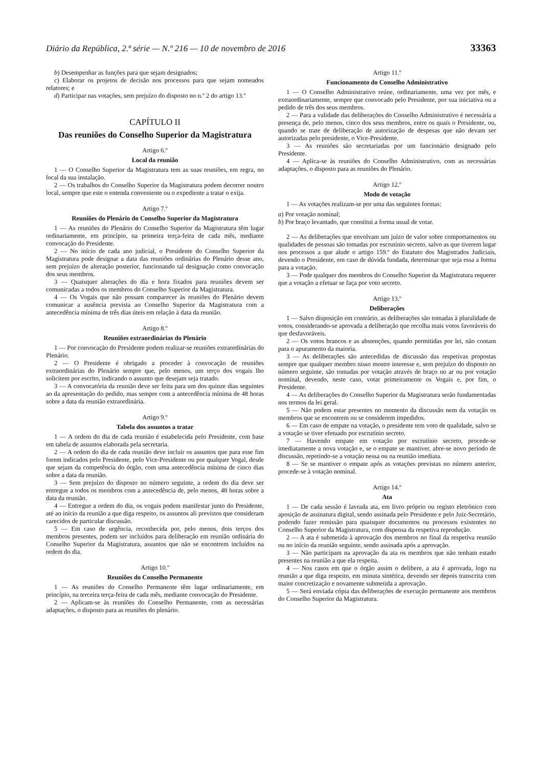Diário da República, 2.ª série — N.º 216 — 10 de novembro de 2016 33363
b) Desempenhar as funções para que sejam designados;
c) Elaborar os projetos de decisão nos processos para que sejam nomeados relatores; e
d) Participar nas votações, sem prejuízo do disposto no n.º 2 do artigo 13.º
CAPÍTULO II
Das reuniões do Conselho Superior da Magistratura
Artigo 6.º
Local da reunião
1 — O Conselho Superior da Magistratura tem as suas reuniões, em regra, no local da sua instalação.
2 — Os trabalhos do Conselho Superior da Magistratura podem decorrer noutro local, sempre que este o entenda conveniente ou o expediente a tratar o exija.
Artigo 7.º
Reuniões do Plenário do Conselho Superior da Magistratura
1 — As reuniões do Plenário do Conselho Superior da Magistratura têm lugar ordinariamente, em princípio, na primeira terça-feira de cada mês, mediante convocação do Presidente.
2 — No início de cada ano judicial, o Presidente do Conselho Superior da Magistratura pode designar a data das reuniões ordinárias do Plenário desse ano, sem prejuízo de alteração posterior, funcionando tal designação como convocação dos seus membros.
3 — Quaisquer alterações do dia e hora fixados para reuniões devem ser comunicadas a todos os membros do Conselho Superior da Magistratura.
4 — Os Vogais que não possam comparecer às reuniões do Plenário devem comunicar a ausência prevista ao Conselho Superior da Magistratura com a antecedência mínima de três dias úteis em relação à data da reunião.
Artigo 8.º
Reuniões extraordinárias do Plenário
1 — Por convocação do Presidente podem realizar-se reuniões extraordinárias do Plenário.
2 — O Presidente é obrigado a proceder à convocação de reuniões extraordinárias do Plenário sempre que, pelo menos, um terço dos vogais lho solicitem por escrito, indicando o assunto que desejam seja tratado.
3 — A convocatória da reunião deve ser feita para um dos quinze dias seguintes ao da apresentação do pedido, mas sempre com a antecedência mínima de 48 horas sobre a data da reunião extraordinária.
Artigo 9.º
Tabela dos assuntos a tratar
1 — A ordem do dia de cada reunião é estabelecida pelo Presidente, com base em tabela de assuntos elaborada pela secretaria.
2 — A ordem do dia de cada reunião deve incluir os assuntos que para esse fim forem indicados pelo Presidente, pelo Vice-Presidente ou por qualquer Vogal, desde que sejam da competência do órgão, com uma antecedência mínima de cinco dias sobre a data da reunião.
3 — Sem prejuízo do disposto no número seguinte, a ordem do dia deve ser entregue a todos os membros com a antecedência de, pelo menos, 48 horas sobre a data da reunião.
4 — Entregue a ordem do dia, os vogais podem manifestar junto do Presidente, até ao início da reunião a que diga respeito, os assuntos ali previstos que consideram carecidos de particular discussão.
5 — Em caso de urgência, reconhecida por, pelo menos, dois terços dos membros presentes, podem ser incluídos para deliberação em reunião ordinária do Conselho Superior da Magistratura, assuntos que não se encontrem incluídos na ordem do dia.
Artigo 10.º
Reuniões do Conselho Permanente
1 — As reuniões do Conselho Permanente têm lugar ordinariamente, em princípio, na terceira terça-feira de cada mês, mediante convocação do Presidente.
2 — Aplicam-se às reuniões do Conselho Permanente, com as necessárias adaptações, o disposto para as reuniões do plenário.
Artigo 11.º
Funcionamento do Conselho Administrativo
1 — O Conselho Administrativo reúne, ordinariamente, uma vez por mês, e extraordinariamente, sempre que convocado pelo Presidente, por sua iniciativa ou a pedido de três dos seus membros.
2 — Para a validade das deliberações do Conselho Administrativo é necessária a presença de, pelo menos, cinco dos seus membros, entre os quais o Presidente, ou, quando se trate de deliberação de autorização de despesas que não devam ser autorizadas pelo presidente, o Vice-Presidente.
3 — As reuniões são secretariadas por um funcionário designado pelo Presidente.
4 — Aplica-se às reuniões do Conselho Administrativo, com as necessárias adaptações, o disposto para as reuniões do Plenário.
Artigo 12.º
Modo de votação
1 — As votações realizam-se por uma das seguintes formas:
a) Por votação nominal;
b) Por braço levantado, que constitui a forma usual de votar.
2 — As deliberações que envolvam um juízo de valor sobre comportamentos ou qualidades de pessoas são tomadas por escrutínio secreto, salvo as que tiverem lugar nos processos a que alude o artigo 159.º do Estatuto dos Magistrados Judiciais, devendo o Presidente, em caso de dúvida fundada, determinar que seja essa a forma para a votação.
3 — Pode qualquer dos membros do Conselho Superior da Magistratura requerer que a votação a efetuar se faça por voto secreto.
Artigo 13.º
Deliberações
1 — Salvo disposição em contrário, as deliberações são tomadas à pluralidade de votos, considerando-se aprovada a deliberação que recolha mais votos favoráveis do que desfavoráveis.
2 — Os votos brancos e as abstenções, quando permitidas por lei, não contam para o apuramento da maioria.
3 — As deliberações são antecedidas de discussão das respetivas propostas sempre que qualquer membro nisso mostre interesse e, sem prejuízo do disposto no número seguinte, são tomadas por votação através de braço no ar ou por votação nominal, devendo, neste caso, votar primeiramente os Vogais e, por fim, o Presidente.
4 — As deliberações do Conselho Superior da Magistratura serão fundamentadas nos termos da lei geral.
5 — Não podem estar presentes no momento da discussão nem da votação os membros que se encontrem ou se considerem impedidos.
6 — Em caso de empate na votação, o presidente tem voto de qualidade, salvo se a votação se tiver efetuado por escrutínio secreto.
7 — Havendo empate em votação por escrutínio secreto, procede-se imediatamente a nova votação e, se o empate se mantiver, abre-se novo período de discussão, repetindo-se a votação nessa ou na reunião imediata.
8 — Se se mantiver o empate após as votações previstas no número anterior, procede-se à votação nominal.
Artigo 14.º
Ata
1 — De cada sessão é lavrada ata, em livro próprio ou registo eletrónico com aposição de assinatura digital, sendo assinada pelo Presidente e pelo Juiz-Secretário, podendo fazer remissão para quaisquer documentos ou processos existentes no Conselho Superior da Magistratura, com dispensa da respetiva reprodução.
2 — A ata é submetida à aprovação dos membros no final da respetiva reunião ou no início da reunião seguinte, sendo assinada após a aprovação.
3 — Não participam na aprovação da ata os membros que não tenham estado presentes na reunião a que ela respeita.
4 — Nos casos em que o órgão assim o delibere, a ata é aprovada, logo na reunião a que diga respeito, em minuta sintética, devendo ser depois transcrita com maior concretização e novamente submetida a aprovação.
5 — Será enviada cópia das deliberações de execução permanente aos membros do Conselho Superior da Magistratura.